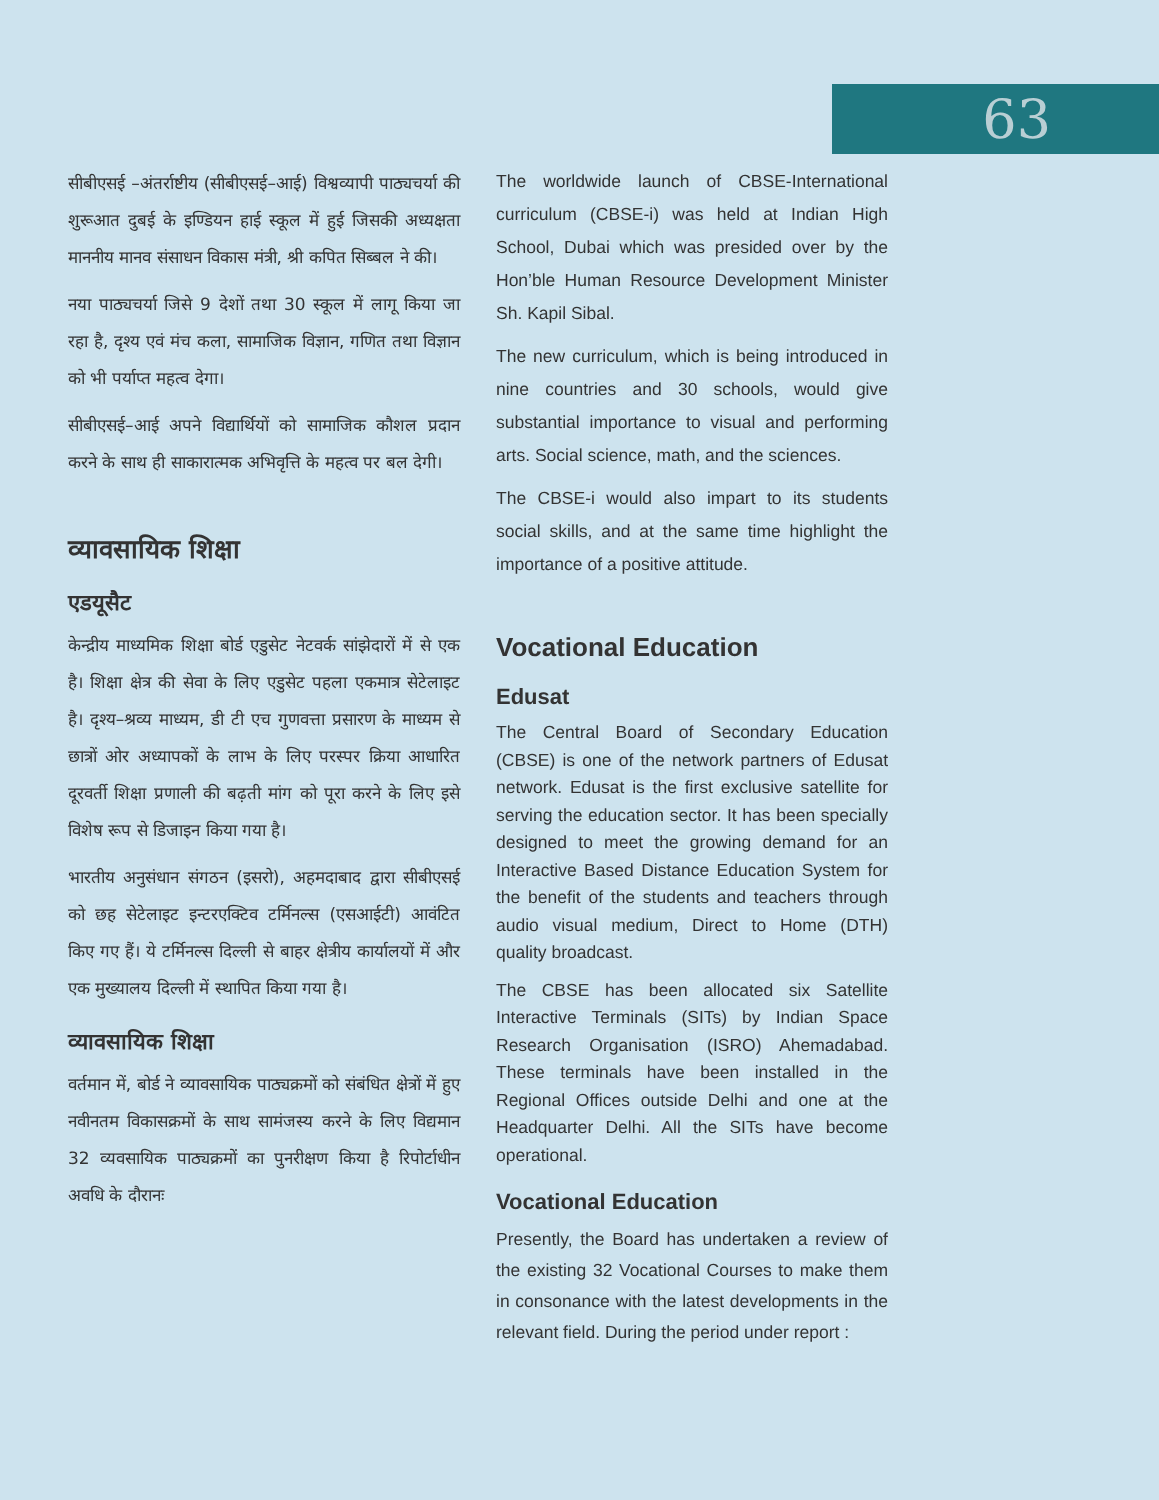63
सीबीएसई –अंतर्राष्टीय (सीबीएसई–आई) विश्वव्यापी पाठ्यचर्या की शुरूआत दुबई के इण्डियन हाई स्कूल में हुई जिसकी अध्यक्षता माननीय मानव संसाधन विकास मंत्री, श्री कपित सिब्बल ने की।
नया पाठ्यचर्या जिसे 9 देशों तथा 30 स्कूल में लागू किया जा रहा है, दृश्य एवं मंच कला, सामाजिक विज्ञान, गणित तथा विज्ञान को भी पर्याप्त महत्व देगा।
सीबीएसई–आई अपने विद्यार्थियों को सामाजिक कौशल प्रदान करने के साथ ही साकारात्मक अभिवृत्ति के महत्व पर बल देगी।
व्यावसायिक शिक्षा
एडयूसैट
केन्द्रीय माध्यमिक शिक्षा बोर्ड एडुसेट नेटवर्क सांझेदारों में से एक है। शिक्षा क्षेत्र की सेवा के लिए एडुसेट पहला एकमात्र सेटेलाइट है। दृश्य–श्रव्य माध्यम, डी टी एच गुणवत्ता प्रसारण के माध्यम से छात्रों ओर अध्यापकों के लाभ के लिए परस्पर क्रिया आधारित दूरवर्ती शिक्षा प्रणाली की बढ़ती मांग को पूरा करने के लिए इसे विशेष रूप से डिजाइन किया गया है।
भारतीय अनुसंधान संगठन (इसरो), अहमदाबाद द्वारा सीबीएसई को छह सेटेलाइट इन्टरएक्टिव टर्मिनल्स (एसआईटी) आवंटित किए गए हैं। ये टर्मिनल्स दिल्ली से बाहर क्षेत्रीय कार्यालयों में और एक मुख्यालय दिल्ली में स्थापित किया गया है।
व्यावसायिक शिक्षा
वर्तमान में, बोर्ड ने व्यावसायिक पाठ्यक्रमों को संबंधित क्षेत्रों में हुए नवीनतम विकासक्रमों के साथ सामंजस्य करने के लिए विद्यमान 32 व्यवसायिक पाठ्यक्रमों का पुनरीक्षण किया है रिपोर्टाधीन अवधि के दौरानः
The worldwide launch of CBSE-International curriculum (CBSE-i) was held at Indian High School, Dubai which was presided over by the Hon’ble Human Resource Development Minister Sh. Kapil Sibal.
The new curriculum, which is being introduced in nine countries and 30 schools, would give substantial importance to visual and performing arts. Social science, math, and the sciences.
The CBSE-i would also impart to its students social skills, and at the same time highlight the importance of a positive attitude.
Vocational Education
Edusat
The Central Board of Secondary Education (CBSE) is one of the network partners of Edusat network. Edusat is the first exclusive satellite for serving the education sector. It has been specially designed to meet the growing demand for an Interactive Based Distance Education System for the benefit of the students and teachers through audio visual medium, Direct to Home (DTH) quality broadcast.
The CBSE has been allocated six Satellite Interactive Terminals (SITs) by Indian Space Research Organisation (ISRO) Ahemadabad. These terminals have been installed in the Regional Offices outside Delhi and one at the Headquarter Delhi. All the SITs have become operational.
Vocational Education
Presently, the Board has undertaken a review of the existing 32 Vocational Courses to make them in consonance with the latest developments in the relevant field. During the period under report :